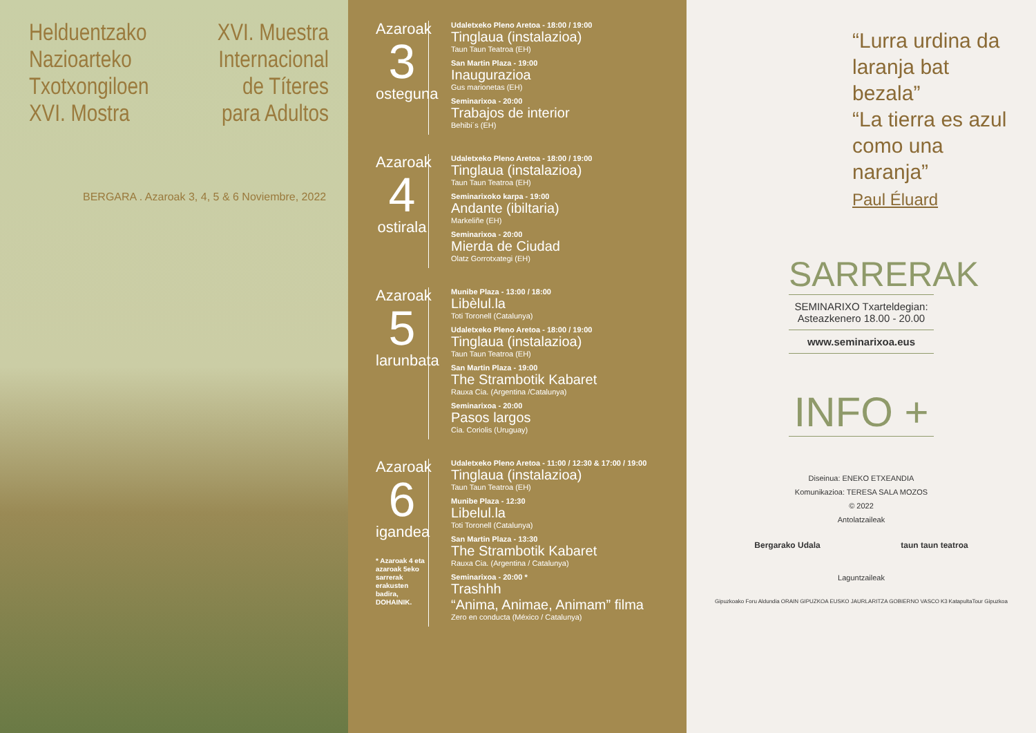Helduentzako
Nazioarteko
Txotxongiloen
XVI. Mostra
XVI. Muestra
Internacional
de Títeres
para Adultos
BERGARA . Azaroak 3, 4, 5 & 6 Noviembre, 2022
Azaroak
3
osteguna
Udaletxeko Pleno Aretoa - 18:00 / 19:00
Tinglaua (instalazioa)
Taun Taun Teatroa (EH)
San Martin Plaza - 19:00
Inaugurazioa
Gus marionetas (EH)
Seminarixoa - 20:00
Trabajos de interior
Behibi´s (EH)
Azaroak
4
ostirala
Udaletxeko Pleno Aretoa - 18:00 / 19:00
Tinglaua (instalazioa)
Taun Taun Teatroa (EH)
Seminarixoko karpa - 19:00
Andante (ibiltaria)
Markeliñe (EH)
Seminarixoa - 20:00
Mierda de Ciudad
Olatz Gorrotxategi (EH)
Azaroak
5
larunbata
Munibe Plaza - 13:00 / 18:00
Libèlul.la
Toti Toronell (Catalunya)
Udaletxeko Pleno Aretoa - 18:00 / 19:00
Tinglaua (instalazioa)
Taun Taun Teatroa (EH)
San Martin Plaza - 19:00
The Strambotik Kabaret
Rauxa Cia. (Argentina /Catalunya)
Seminarixoa - 20:00
Pasos largos
Cia. Coriolis (Uruguay)
Azaroak
6
igandea
* Azaroak 4 eta azaroak 5eko sarrerak erakusten badira, DOHAINIK.
Udaletxeko Pleno Aretoa - 11:00 / 12:30 & 17:00 / 19:00
Tinglaua (instalazioa)
Taun Taun Teatroa (EH)
Munibe Plaza - 12:30
Libelul.la
Toti Toronell (Catalunya)
San Martin Plaza - 13:30
The Strambotik Kabaret
Rauxa Cia. (Argentina / Catalunya)
Seminarixoa - 20:00 *
Trashhh
“Anima, Animae, Animam” filma
Zero en conducta (México / Catalunya)
“Lurra urdina da laranja bat bezala”
“La tierra es azul como una naranja”
Paul Éluard
SARRERAK
SEMINARIXO Txarteldegian:
Asteazkenero 18.00 - 20.00
www.seminarixoa.eus
INFO +
Diseinua: ENEKO ETXEANDIA
Komunikazioa: TERESA SALA MOZOS
© 2022
Antolatzaileak
Bergarako Udala taun taun teatroa
Laguntzaileak
Gipuzkoako Foru Aldundia ORAIN GIPUZKOA EUSKO JAURLARITZA GOBIERNO VASCO K3 KatapultaTour Gipuzkoa